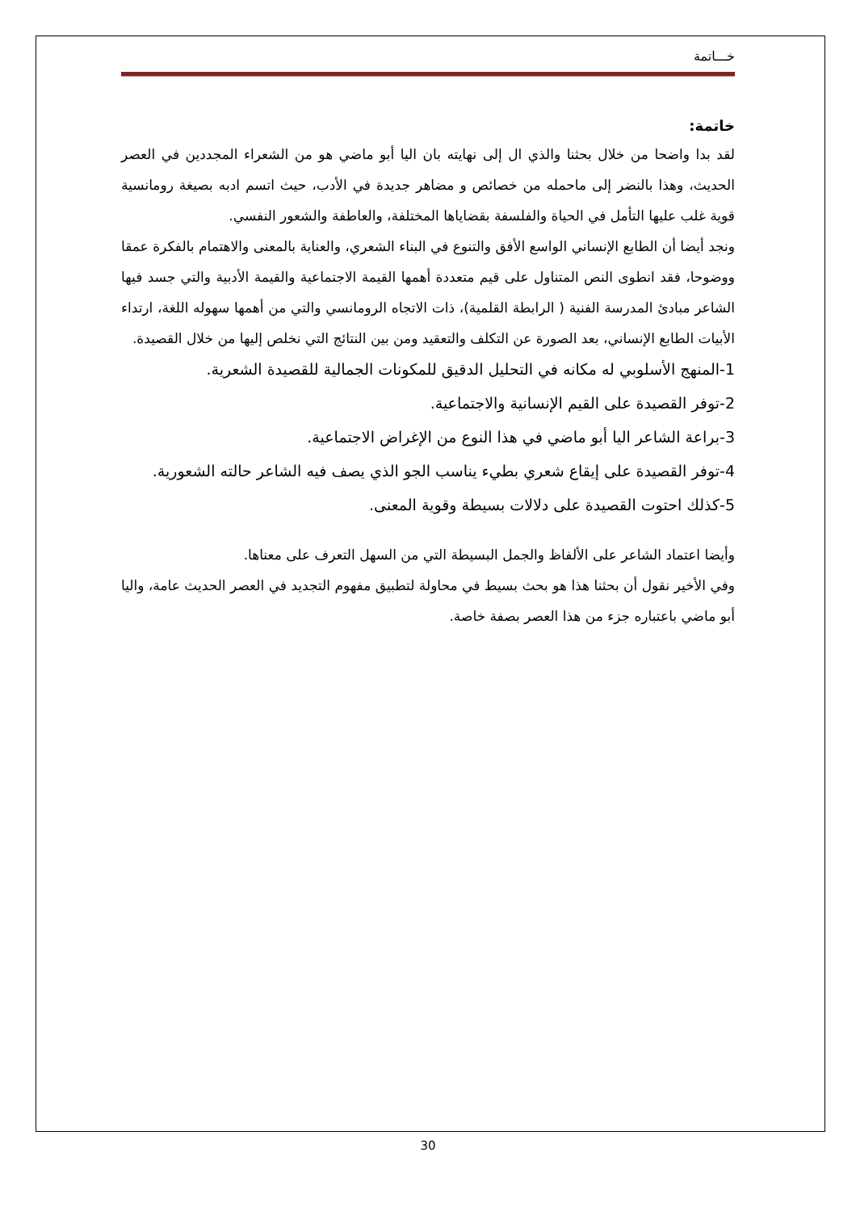خـــاتمة
خاتمة:
لقد بدا واضحا من خلال بحثنا والذي ال إلى نهايته بان اليا أبو ماضي هو من الشعراء المجددين في العصر الحديث، وهذا بالنضر إلى ماحمله من خصائص و مضاهر جديدة في الأدب، حيث اتسم ادبه بصيغة رومانسية قوية غلب عليها التأمل في الحياة والفلسفة بقضاياها المختلفة، والعاطفة والشعور النفسي.
ونجد أيضا أن الطابع الإنساني الواسع الأفق والتنوع في البناء الشعري، والعناية بالمعنى والاهتمام بالفكرة عمقا ووضوحا، فقد انطوى النص المتناول على قيم متعددة أهمها القيمة الاجتماعية والقيمة الأدبية والتي جسد فيها الشاعر مبادئ المدرسة الفنية ( الرابطة القلمية)، ذات الاتجاه الرومانسي والتي من أهمها سهوله اللغة، ارتداء الأبيات الطابع الإنساني، بعد الصورة عن التكلف والتعقيد ومن بين النتائج التي نخلص إليها من خلال القصيدة.
1-المنهج الأسلوبي له مكانه في التحليل الدقيق للمكونات الجمالية للقصيدة الشعرية.
2-توفر القصيدة على القيم الإنسانية والاجتماعية.
3-براعة الشاعر اليا أبو ماضي في هذا النوع من الإغراض الاجتماعية.
4-توفر القصيدة على إيقاع شعري بطيء يناسب الجو الذي يصف فيه الشاعر حالته الشعورية.
5-كذلك احتوت القصيدة على دلالات بسيطة وقوية المعنى.
وأيضا اعتماد الشاعر على الألفاظ والجمل البسيطة التي من السهل التعرف على معناها.
وفي الأخير نقول أن بحثنا هذا هو بحث بسيط في محاولة لتطبيق مفهوم التجديد في العصر الحديث عامة، واليا أبو ماضي باعتباره جزء من هذا العصر بصفة خاصة.
30